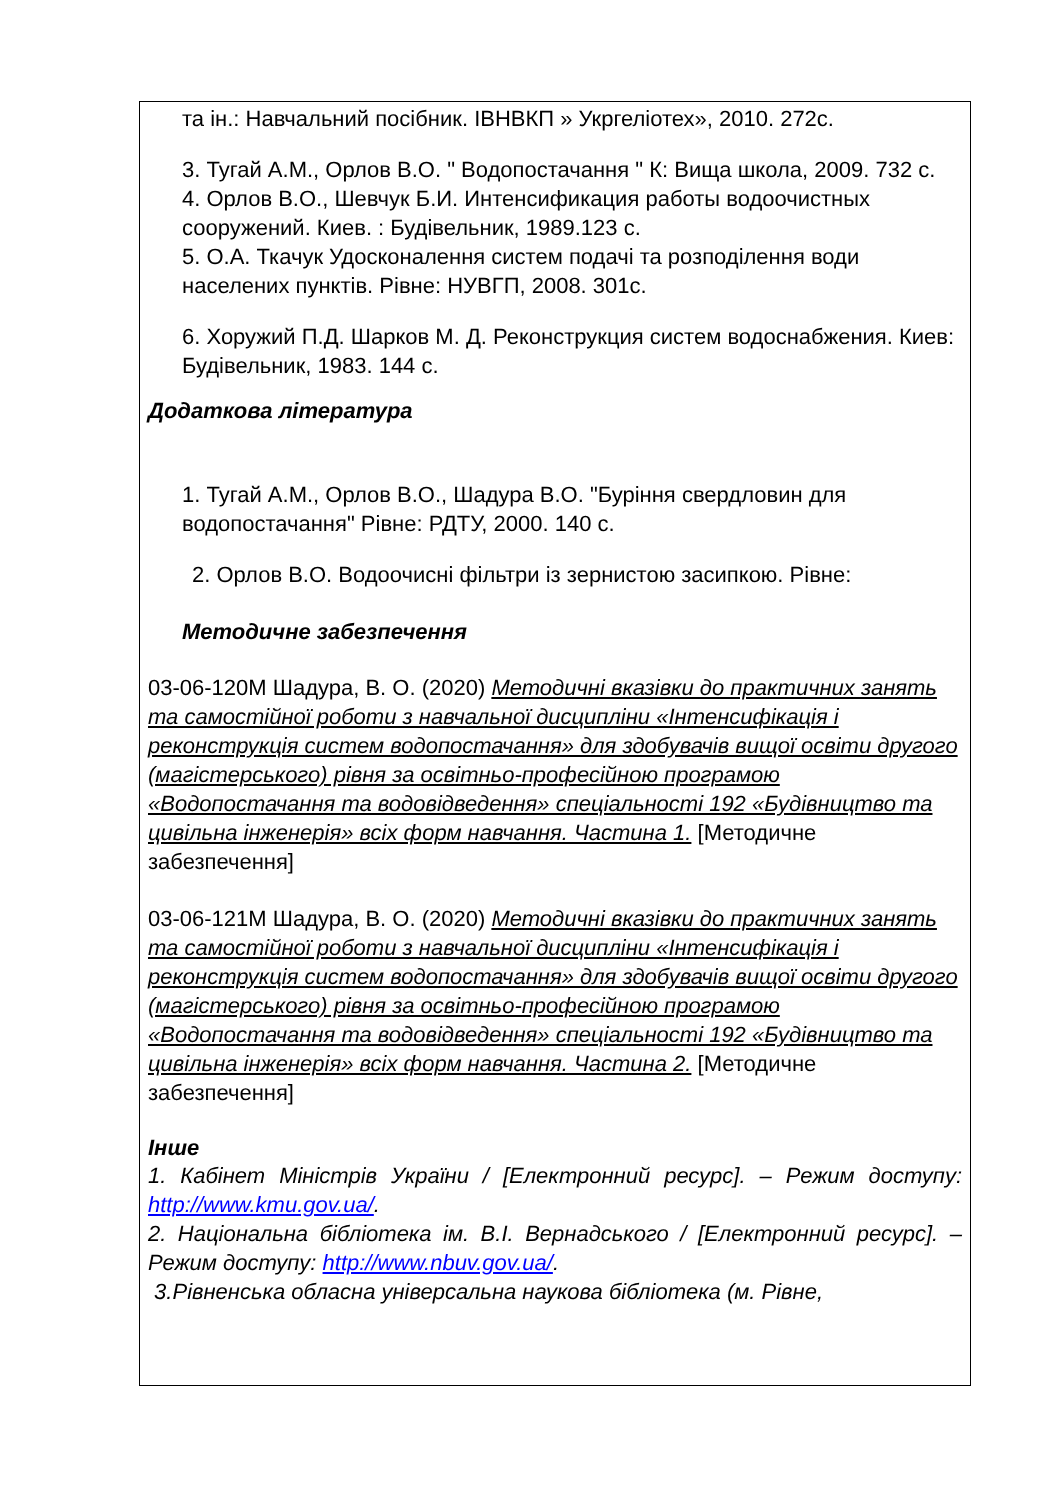| та ін.: Навчальний посібник. ІВНВКП » Укргеліотех», 2010. 272с. 3. Тугай А.М., Орлов В.О. " Водопостачання " К: Вища школа, 2009. 732 с. 4. Орлов В.О., Шевчук Б.И. Интенсификация работы водоочистных сооружений. Киев. : Будівельник, 1989.123 с. 5. О.А. Ткачук Удосконалення систем подачі та розподілення води населених пунктів. Рівне: НУВГП, 2008. 301с. 6. Хоружий П.Д. Шарков М. Д. Реконструкция систем водоснабжения. Киев: Будівельник, 1983. 144 с. Додаткова література 1. Тугай А.М., Орлов В.О., Шадура В.О. "Буріння свердловин для водопостачання" Рівне: РДТУ, 2000. 140 с. 2. Орлов В.О. Водоочисні фільтри із зернистою засипкою. Рівне: Методичне забезпечення 03-06-120M Шадура, В. О. (2020) Методичні вказівки до практичних занять та самостійної роботи з навчальної дисципліни «Інтенсифікація і реконструкція систем водопостачання» для здобувачів вищої освіти другого (магістерського) рівня за освітньо-професійною програмою «Водопостачання та водовідведення» спеціальності 192 «Будівництво та цивільна інженерія» всіх форм навчання. Частина 1. [Методичне забезпечення] 03-06-121M Шадура, В. О. (2020) Методичні вказівки до практичних занять та самостійної роботи з навчальної дисципліни «Інтенсифікація і реконструкція систем водопостачання» для здобувачів вищої освіти другого (магістерського) рівня за освітньо-професійною програмою «Водопостачання та водовідведення» спеціальності 192 «Будівництво та цивільна інженерія» всіх форм навчання. Частина 2. [Методичне забезпечення] Інше 1. Кабінет Міністрів України / [Електронний ресурс]. – Режим доступу: http://www.kmu.gov.ua/ . 2. Національна бібліотека ім. В.І. Вернадського / [Електронний ресурс]. – Режим доступу: http://www.nbuv.gov.ua/ . 3.Рівненська обласна універсальна наукова бібліотека (м. Рівне, |